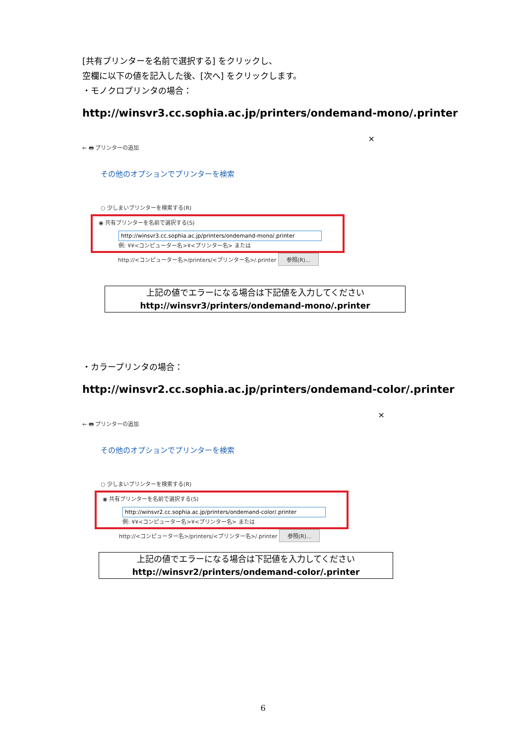[共有プリンターを名前で選択する] をクリックし、
空欄に以下の値を記入した後、[次へ] をクリックします。
・モノクロプリンタの場合：
http://winsvr3.cc.sophia.ac.jp/printers/ondemand-mono/.printer
×
← 🖶 プリンターの追加
その他のオプションでプリンターを検索
○ 少しまいプリンターを検索する(R)
◉ 共有プリンターを名前で選択する(S)
http://winsvr3.cc.sophia.ac.jp/printers/ondemand-mono/.printer
例: ¥¥<コンピューター名>¥<プリンター名> または
http://<コンピューター名>/printers/<プリンター名>/.printer 参照(R)...
上記の値でエラーになる場合は下記値を入力してください
http://winsvr3/printers/ondemand-mono/.printer
・カラープリンタの場合：
http://winsvr2.cc.sophia.ac.jp/printers/ondemand-color/.printer
×
← 🖶 プリンターの追加
その他のオプションでプリンターを検索
○ 少しまいプリンターを検索する(R)
◉ 共有プリンターを名前で選択する(S)
http://winsvr2.cc.sophia.ac.jp/printers/ondemand-color/.printer
例: ¥¥<コンピューター名>¥<プリンター名> または
http://<コンピューター名>/printers/<プリンター名>/.printer 参照(R)...
上記の値でエラーになる場合は下記値を入力してください
http://winsvr2/printers/ondemand-color/.printer
6